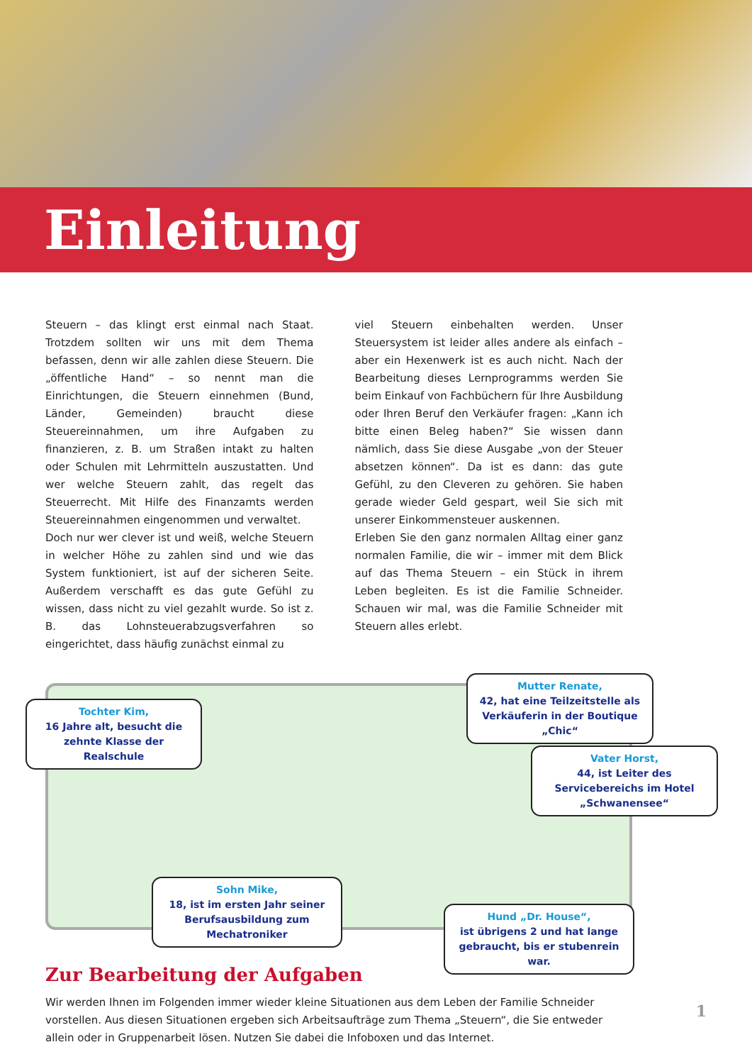Einleitung
Steuern – das klingt erst einmal nach Staat. Trotzdem sollten wir uns mit dem Thema befassen, denn wir alle zahlen diese Steuern. Die „öffentliche Hand“ – so nennt man die Einrichtungen, die Steuern einnehmen (Bund, Länder, Gemeinden) braucht diese Steuereinnahmen, um ihre Aufgaben zu finanzieren, z. B. um Straßen intakt zu halten oder Schulen mit Lehrmitteln auszustatten. Und wer welche Steuern zahlt, das regelt das Steuerrecht. Mit Hilfe des Finanzamts werden Steuereinnahmen eingenommen und verwaltet.
Doch nur wer clever ist und weiß, welche Steuern in welcher Höhe zu zahlen sind und wie das System funktioniert, ist auf der sicheren Seite. Außerdem verschafft es das gute Gefühl zu wissen, dass nicht zu viel gezahlt wurde. So ist z. B. das Lohnsteuerabzugsverfahren so eingerichtet, dass häufig zunächst einmal zu
viel Steuern einbehalten werden. Unser Steuersystem ist leider alles andere als einfach – aber ein Hexenwerk ist es auch nicht. Nach der Bearbeitung dieses Lernprogramms werden Sie beim Einkauf von Fachbüchern für Ihre Ausbildung oder Ihren Beruf den Verkäufer fragen: „Kann ich bitte einen Beleg haben?“ Sie wissen dann nämlich, dass Sie diese Ausgabe „von der Steuer absetzen können“. Da ist es dann: das gute Gefühl, zu den Cleveren zu gehören. Sie haben gerade wieder Geld gespart, weil Sie sich mit unserer Einkommensteuer auskennen.
Erleben Sie den ganz normalen Alltag einer ganz normalen Familie, die wir – immer mit dem Blick auf das Thema Steuern – ein Stück in ihrem Leben begleiten. Es ist die Familie Schneider. Schauen wir mal, was die Familie Schneider mit Steuern alles erlebt.
Tochter Kim,
16 Jahre alt, besucht die zehnte Klasse der Realschule
Mutter Renate,
42, hat eine Teilzeitstelle als Verkäuferin in der Boutique „Chic“
Vater Horst,
44, ist Leiter des Servicebereichs im Hotel „Schwanensee“
Sohn Mike,
18, ist im ersten Jahr seiner Berufsausbildung zum Mechatroniker
Hund „Dr. House“,
ist übrigens 2 und hat lange gebraucht, bis er stubenrein war.
Zur Bearbeitung der Aufgaben
Wir werden Ihnen im Folgenden immer wieder kleine Situationen aus dem Leben der Familie Schneider vorstellen. Aus diesen Situationen ergeben sich Arbeitsaufträge zum Thema „Steuern“, die Sie entweder allein oder in Gruppenarbeit lösen. Nutzen Sie dabei die Infoboxen und das Internet.
1